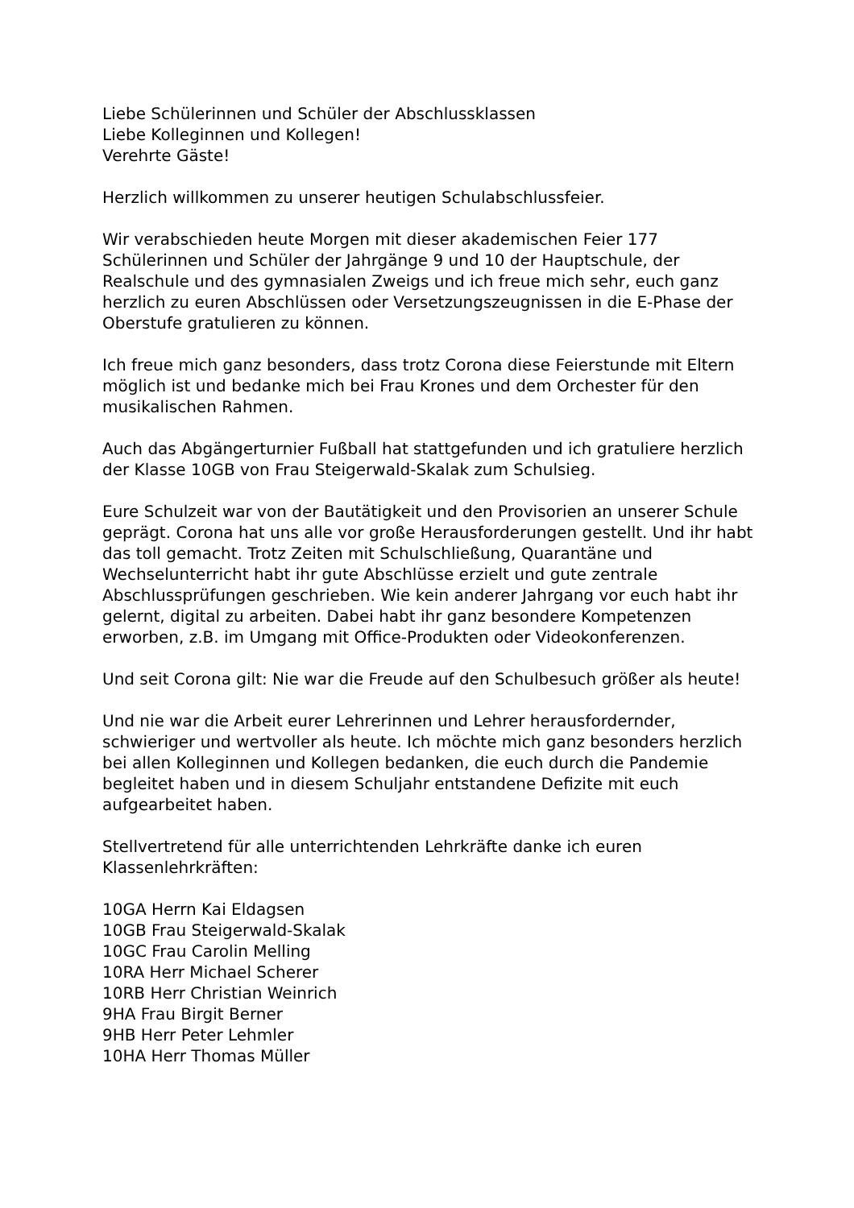Liebe Schülerinnen und Schüler der Abschlussklassen Liebe Kolleginnen und Kollegen! Verehrte Gäste!
Herzlich willkommen zu unserer heutigen Schulabschlussfeier.
Wir verabschieden heute Morgen mit dieser akademischen Feier 177 Schülerinnen und Schüler der Jahrgänge 9 und 10 der Hauptschule, der Realschule und des gymnasialen Zweigs und ich freue mich sehr, euch ganz herzlich zu euren Abschlüssen oder Versetzungszeugnissen in die E-Phase der Oberstufe gratulieren zu können.
Ich freue mich ganz besonders, dass trotz Corona diese Feierstunde mit Eltern möglich ist und bedanke mich bei Frau Krones und dem Orchester für den musikalischen Rahmen.
Auch das Abgängerturnier Fußball hat stattgefunden und ich gratuliere herzlich der Klasse 10GB von Frau Steigerwald-Skalak zum Schulsieg.
Eure Schulzeit war von der Bautätigkeit und den Provisorien an unserer Schule geprägt. Corona hat uns alle vor große Herausforderungen gestellt. Und ihr habt das toll gemacht. Trotz Zeiten mit Schulschließung, Quarantäne und Wechselunterricht habt ihr gute Abschlüsse erzielt und gute zentrale Abschlussprüfungen geschrieben. Wie kein anderer Jahrgang vor euch habt ihr gelernt, digital zu arbeiten. Dabei habt ihr ganz besondere Kompetenzen erworben, z.B. im Umgang mit Office-Produkten oder Videokonferenzen.
Und seit Corona gilt: Nie war die Freude auf den Schulbesuch größer als heute!
Und nie war die Arbeit eurer Lehrerinnen und Lehrer herausfordernder, schwieriger und wertvoller als heute. Ich möchte mich ganz besonders herzlich bei allen Kolleginnen und Kollegen bedanken, die euch durch die Pandemie begleitet haben und in diesem Schuljahr entstandene Defizite mit euch aufgearbeitet haben.
Stellvertretend für alle unterrichtenden Lehrkräfte danke ich euren Klassenlehrkräften:
10GA Herrn Kai Eldagsen 10GB Frau Steigerwald-Skalak 10GC Frau Carolin Melling 10RA Herr Michael Scherer 10RB Herr Christian Weinrich 9HA Frau Birgit Berner 9HB Herr Peter Lehmler 10HA Herr Thomas Müller